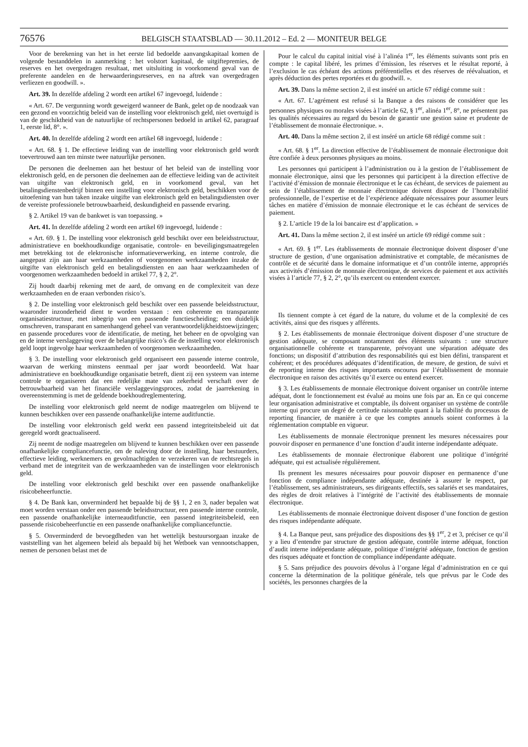76576 BELGISCH STAATSBLAD — 30.11.2012 – Ed. 2 — MONITEUR BELGE
Voor de berekening van het in het eerste lid bedoelde aanvangskapitaal komen de volgende bestanddelen in aanmerking : het volstort kapitaal, de uitgiftepremies, de reserves en het overgedragen resultaat, met uitsluiting in voorkomend geval van de preferente aandelen en de herwaarderingsreserves, en na aftrek van overgedragen verliezen en goodwill. ».
Art. 39. In dezelfde afdeling 2 wordt een artikel 67 ingevoegd, luidende :
« Art. 67. De vergunning wordt geweigerd wanneer de Bank, gelet op de noodzaak van een gezond en voorzichtig beleid van de instelling voor elektronisch geld, niet overtuigd is van de geschiktheid van de natuurlijke of rechtspersonen bedoeld in artikel 62, paragraaf 1, eerste lid, 8°. ».
Art. 40. In dezelfde afdeling 2 wordt een artikel 68 ingevoegd, luidende :
« Art. 68. § 1. De effectieve leiding van de instelling voor elektronisch geld wordt toevertrouwd aan ten minste twee natuurlijke personen.
De personen die deelnemen aan het bestuur of het beleid van de instelling voor elektronisch geld, en de personen die deelnemen aan de effectieve leiding van de activiteit van uitgifte van elektronisch geld, en in voorkomend geval, van het betalingsdienstenbedrijf binnen een instelling voor elektronisch geld, beschikken voor de uitoefening van hun taken inzake uitgifte van elektronisch geld en betalingsdiensten over de vereiste professionele betrouwbaarheid, deskundigheid en passende ervaring.
§ 2. Artikel 19 van de bankwet is van toepassing. »
Art. 41. In dezelfde afdeling 2 wordt een artikel 69 ingevoegd, luidende :
« Art. 69. § 1. De instelling voor elektronisch geld beschikt over een beleidsstructuur, administratieve en boekhoudkundige organisatie, controle- en beveiligingsmaatregelen met betrekking tot de elektronische informatieverwerking, en interne controle, die aangepast zijn aan haar werkzaamheden of voorgenomen werkzaamheden inzake de uitgifte van elektronisch geld en betalingsdiensten en aan haar werkzaamheden of voorgenomen werkzaamheden bedoeld in artikel 77, § 2, 2°.
Zij houdt daarbij rekening met de aard, de omvang en de complexiteit van deze werkzaamheden en de eraan verbonden risico’s.
§ 2. De instelling voor elektronisch geld beschikt over een passende beleidsstructuur, waaronder inzonderheid dient te worden verstaan : een coherente en transparante organisatiestructuur, met inbegrip van een passende functiescheiding; een duidelijk omschreven, transparant en samenhangend geheel van verantwoordelijkheidstoewijzingen; en passende procedures voor de identificatie, de meting, het beheer en de opvolging van en de interne verslaggeving over de belangrijke risico’s die de instelling voor elektronisch geld loopt ingevolge haar werkzaamheden of voorgenomen werkzaamheden.
§ 3. De instelling voor elektronisch geld organiseert een passende interne controle, waarvan de werking minstens eenmaal per jaar wordt beoordeeld. Wat haar administratieve en boekhoudkundige organisatie betreft, dient zij een systeem van interne controle te organiseren dat een redelijke mate van zekerheid verschaft over de betrouwbaarheid van het financiële verslaggevingsproces, zodat de jaarrekening in overeenstemming is met de geldende boekhoudreglementering.
De instelling voor elektronisch geld neemt de nodige maatregelen om blijvend te kunnen beschikken over een passende onafhankelijke interne auditfunctie.
De instelling voor elektronisch geld werkt een passend integriteitsbeleid uit dat geregeld wordt geactualiseerd.
Zij neemt de nodige maatregelen om blijvend te kunnen beschikken over een passende onafhankelijke compliancefunctie, om de naleving door de instelling, haar bestuurders, effectieve leiding, werknemers en gevolmachtigden te verzekeren van de rechtsregels in verband met de integriteit van de werkzaamheden van de instellingen voor elektronisch geld.
De instelling voor elektronisch geld beschikt over een passende onafhankelijke risicobeheerfunctie.
§ 4. De Bank kan, onverminderd het bepaalde bij de §§ 1, 2 en 3, nader bepalen wat moet worden verstaan onder een passende beleidsstructuur, een passende interne controle, een passende onafhankelijke interneauditfunctie, een passend integriteitsbeleid, een passende risicobeheerfunctie en een passende onafhankelijke compliancefunctie.
§ 5. Onverminderd de bevoegdheden van het wettelijk bestuursorgaan inzake de vaststelling van het algemeen beleid als bepaald bij het Wetboek van vennootschappen, nemen de personen belast met de
Pour le calcul du capital initial visé à l’alinéa 1<sup>er</sup>, les éléments suivants sont pris en compte : le capital libéré, les primes d’émission, les réserves et le résultat reporté, à l’exclusion le cas échéant des actions préférentielles et des réserves de réévaluation, et après déduction des pertes reportées et du goodwill. ».
Art. 39. Dans la même section 2, il est inséré un article 67 rédigé comme suit :
« Art. 67. L’agrément est refusé si la Banque a des raisons de considérer que les personnes physiques ou morales visées à l’article 62, § 1<sup>er</sup>, alinéa 1<sup>er</sup>, 8°, ne présentent pas les qualités nécessaires au regard du besoin de garantir une gestion saine et prudente de l’établissement de monnaie électronique. ».
Art. 40. Dans la même section 2, il est inséré un article 68 rédigé comme suit :
« Art. 68. § 1<sup>er</sup>. La direction effective de l’établissement de monnaie électronique doit être confiée à deux personnes physiques au moins.
Les personnes qui participent à l’administration ou à la gestion de l’établissement de monnaie électronique, ainsi que les personnes qui participent à la direction effective de l’activité d’émission de monnaie électronique et le cas échéant, de services de paiement au sein de l’établissement de monnaie électronique doivent disposer de l’honorabilité professionnelle, de l’expertise et de l’expérience adéquate nécessaires pour assumer leurs tâches en matière d’émission de monnaie électronique et le cas échéant de services de paiement.
§ 2. L’article 19 de la loi bancaire est d’application. »
Art. 41. Dans la même section 2, il est inséré un article 69 rédigé comme suit :
« Art. 69. § 1<sup>er</sup>. Les établissements de monnaie électronique doivent disposer d’une structure de gestion, d’une organisation administrative et comptable, de mécanismes de contrôle et de sécurité dans le domaine informatique et d’un contrôle interne, appropriés aux activités d’émission de monnaie électronique, de services de paiement et aux activités visées à l’article 77, § 2, 2°, qu’ils exercent ou entendent exercer.
Ils tiennent compte à cet égard de la nature, du volume et de la complexité de ces activités, ainsi que des risques y afférents.
§ 2. Les établissements de monnaie électronique doivent disposer d’une structure de gestion adéquate, se composant notamment des éléments suivants : une structure organisationnelle cohérente et transparente, prévoyant une séparation adéquate des fonctions; un dispositif d’attribution des responsabilités qui est bien défini, transparent et cohérent; et des procédures adéquates d’identification, de mesure, de gestion, de suivi et de reporting interne des risques importants encourus par l’établissement de monnaie électronique en raison des activités qu’il exerce ou entend exercer.
§ 3. Les établissements de monnaie électronique doivent organiser un contrôle interne adéquat, dont le fonctionnement est évalué au moins une fois par an. En ce qui concerne leur organisation administrative et comptable, ils doivent organiser un système de contrôle interne qui procure un degré de certitude raisonnable quant à la fiabilité du processus de reporting financier, de manière à ce que les comptes annuels soient conformes à la réglementation comptable en vigueur.
Les établissements de monnaie électronique prennent les mesures nécessaires pour pouvoir disposer en permanence d’une fonction d’audit interne indépendante adéquate.
Les établissements de monnaie électronique élaborent une politique d’intégrité adéquate, qui est actualisée régulièrement.
Ils prennent les mesures nécessaires pour pouvoir disposer en permanence d’une fonction de compliance indépendante adéquate, destinée à assurer le respect, par l’établissement, ses administrateurs, ses dirigeants effectifs, ses salariés et ses mandataires, des règles de droit relatives à l’intégrité de l’activité des établissements de monnaie électronique.
Les établissements de monnaie électronique doivent disposer d’une fonction de gestion des risques indépendante adéquate.
§ 4. La Banque peut, sans préjudice des dispositions des §§ 1<sup>er</sup>, 2 et 3, préciser ce qu’il y a lieu d’entendre par structure de gestion adéquate, contrôle interne adéquat, fonction d’audit interne indépendante adéquate, politique d’intégrité adéquate, fonction de gestion des risques adéquate et fonction de compliance indépendante adéquate.
§ 5. Sans préjudice des pouvoirs dévolus à l’organe légal d’administration en ce qui concerne la détermination de la politique générale, tels que prévus par le Code des sociétés, les personnes chargées de la